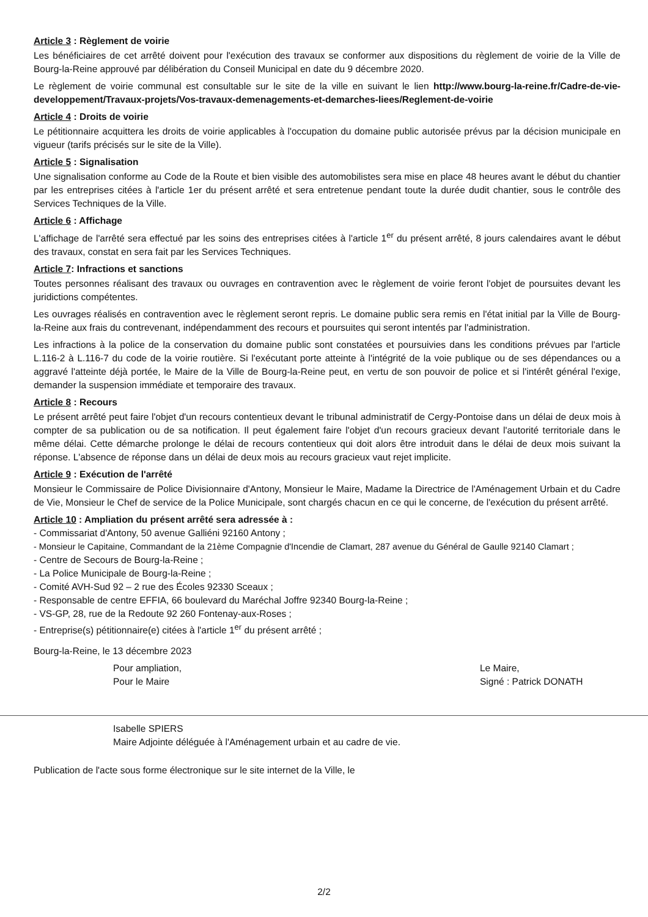Article 3 : Règlement de voirie
Les bénéficiaires de cet arrêté doivent pour l'exécution des travaux se conformer aux dispositions du règlement de voirie de la Ville de Bourg-la-Reine approuvé par délibération du Conseil Municipal en date du 9 décembre 2020.
Le règlement de voirie communal est consultable sur le site de la ville en suivant le lien http://www.bourg-la-reine.fr/Cadre-de-vie-developpement/Travaux-projets/Vos-travaux-demenagements-et-demarches-liees/Reglement-de-voirie
Article 4 : Droits de voirie
Le pétitionnaire acquittera les droits de voirie applicables à l'occupation du domaine public autorisée prévus par la décision municipale en vigueur (tarifs précisés sur le site de la Ville).
Article 5 : Signalisation
Une signalisation conforme au Code de la Route et bien visible des automobilistes sera mise en place 48 heures avant le début du chantier par les entreprises citées à l'article 1er du présent arrêté et sera entretenue pendant toute la durée dudit chantier, sous le contrôle des Services Techniques de la Ville.
Article 6 : Affichage
L'affichage de l'arrêté sera effectué par les soins des entreprises citées à l'article 1<sup>er</sup> du présent arrêté, 8 jours calendaires avant le début des travaux, constat en sera fait par les Services Techniques.
Article 7: Infractions et sanctions
Toutes personnes réalisant des travaux ou ouvrages en contravention avec le règlement de voirie feront l'objet de poursuites devant les juridictions compétentes.
Les ouvrages réalisés en contravention avec le règlement seront repris. Le domaine public sera remis en l'état initial par la Ville de Bourg-la-Reine aux frais du contrevenant, indépendamment des recours et poursuites qui seront intentés par l'administration.
Les infractions à la police de la conservation du domaine public sont constatées et poursuivies dans les conditions prévues par l'article L.116-2 à L.116-7 du code de la voirie routière. Si l'exécutant porte atteinte à l'intégrité de la voie publique ou de ses dépendances ou a aggravé l'atteinte déjà portée, le Maire de la Ville de Bourg-la-Reine peut, en vertu de son pouvoir de police et si l'intérêt général l'exige, demander la suspension immédiate et temporaire des travaux.
Article 8 : Recours
Le présent arrêté peut faire l'objet d'un recours contentieux devant le tribunal administratif de Cergy-Pontoise dans un délai de deux mois à compter de sa publication ou de sa notification. Il peut également faire l'objet d'un recours gracieux devant l'autorité territoriale dans le même délai. Cette démarche prolonge le délai de recours contentieux qui doit alors être introduit dans le délai de deux mois suivant la réponse. L'absence de réponse dans un délai de deux mois au recours gracieux vaut rejet implicite.
Article 9 : Exécution de l'arrêté
Monsieur le Commissaire de Police Divisionnaire d'Antony, Monsieur le Maire, Madame la Directrice de l'Aménagement Urbain et du Cadre de Vie, Monsieur le Chef de service de la Police Municipale, sont chargés chacun en ce qui le concerne, de l'exécution du présent arrêté.
Article 10 : Ampliation du présent arrêté sera adressée à :
- Commissariat d'Antony, 50 avenue Galliéni 92160 Antony ;
- Monsieur le Capitaine, Commandant de la 21ème Compagnie d'Incendie de Clamart, 287 avenue du Général de Gaulle 92140 Clamart ;
- Centre de Secours de Bourg-la-Reine ;
- La Police Municipale de Bourg-la-Reine ;
- Comité AVH-Sud 92 – 2 rue des Écoles 92330 Sceaux ;
- Responsable de centre EFFIA, 66 boulevard du Maréchal Joffre 92340 Bourg-la-Reine ;
- VS-GP, 28, rue de la Redoute 92 260 Fontenay-aux-Roses ;
- Entreprise(s) pétitionnaire(e) citées à l'article 1<sup>er</sup> du présent arrêté ;
Bourg-la-Reine, le 13 décembre 2023
Pour ampliation,
Pour le Maire
Le Maire,
Signé : Patrick DONATH
Isabelle SPIERS
Maire Adjointe déléguée à l'Aménagement urbain et au cadre de vie.
Publication de l'acte sous forme électronique sur le site internet de la Ville, le
2/2